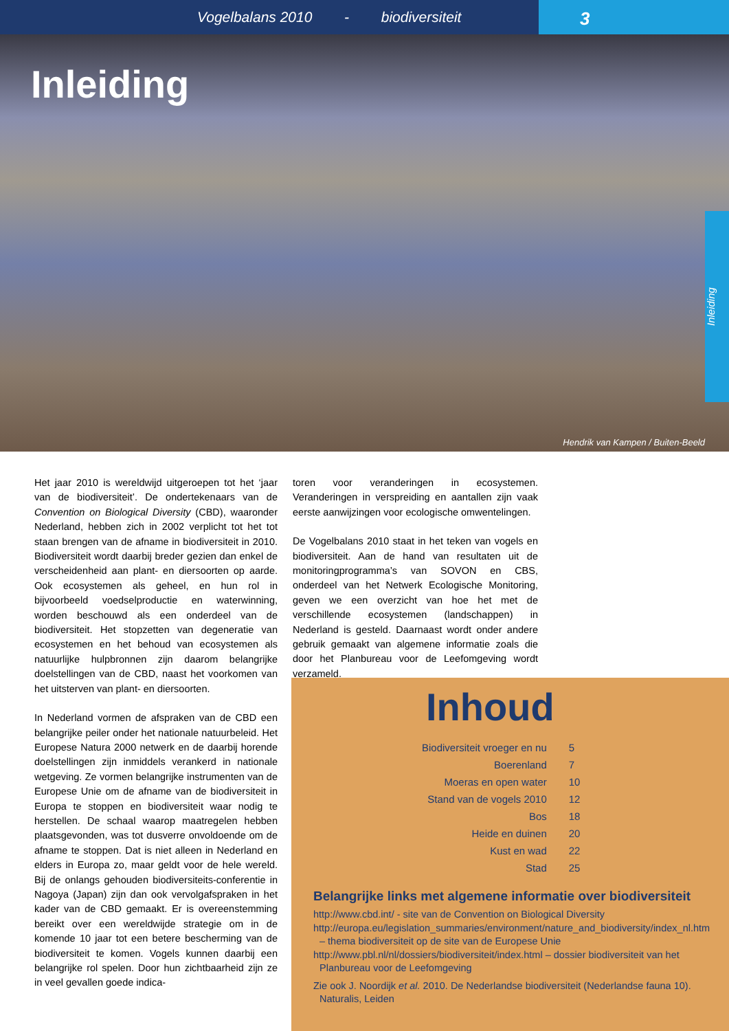Vogelbalans 2010 - biodiversiteit
3
Inleiding
Hendrik van Kampen / Buiten-Beeld
Inleiding
Het jaar 2010 is wereldwijd uitgeroepen tot het ‘jaar van de biodiversiteit’. De ondertekenaars van de Convention on Biological Diversity (CBD), waaronder Nederland, hebben zich in 2002 verplicht tot het tot staan brengen van de afname in biodiversiteit in 2010. Biodiversiteit wordt daarbij breder gezien dan enkel de verscheidenheid aan plant- en diersoorten op aarde. Ook ecosystemen als geheel, en hun rol in bijvoorbeeld voedselproductie en waterwinning, worden beschouwd als een onderdeel van de biodiversiteit. Het stopzetten van degeneratie van ecosystemen en het behoud van ecosystemen als natuurlijke hulpbronnen zijn daarom belangrijke doelstellingen van de CBD, naast het voorkomen van het uitsterven van plant- en diersoorten.
In Nederland vormen de afspraken van de CBD een belangrijke peiler onder het nationale natuurbeleid. Het Europese Natura 2000 netwerk en de daarbij horende doelstellingen zijn inmiddels verankerd in nationale wetgeving. Ze vormen belangrijke instrumenten van de Europese Unie om de afname van de biodiversiteit in Europa te stoppen en biodiversiteit waar nodig te herstellen. De schaal waarop maatregelen hebben plaatsgevonden, was tot dusverre onvoldoende om de afname te stoppen. Dat is niet alleen in Nederland en elders in Europa zo, maar geldt voor de hele wereld. Bij de onlangs gehouden biodiversiteits-conferentie in Nagoya (Japan) zijn dan ook vervolgafspraken in het kader van de CBD gemaakt. Er is overeenstemming bereikt over een wereldwijde strategie om in de komende 10 jaar tot een betere bescherming van de biodiversiteit te komen. Vogels kunnen daarbij een belangrijke rol spelen. Door hun zichtbaarheid zijn ze in veel gevallen goede indica-
toren voor veranderingen in ecosystemen. Veranderingen in verspreiding en aantallen zijn vaak eerste aanwijzingen voor ecologische omwentelingen.
De Vogelbalans 2010 staat in het teken van vogels en biodiversiteit. Aan de hand van resultaten uit de monitoringprogramma’s van SOVON en CBS, onderdeel van het Netwerk Ecologische Monitoring, geven we een overzicht van hoe het met de verschillende ecosystemen (landschappen) in Nederland is gesteld. Daarnaast wordt onder andere gebruik gemaakt van algemene informatie zoals die door het Planbureau voor de Leefomgeving wordt verzameld.
Inhoud
| Biodiversiteit vroeger en nu | 5 |
| Boerenland | 7 |
| Moeras en open water | 10 |
| Stand van de vogels 2010 | 12 |
| Bos | 18 |
| Heide en duinen | 20 |
| Kust en wad | 22 |
| Stad | 25 |
Belangrijke links met algemene informatie over biodiversiteit
http://www.cbd.int/ - site van de Convention on Biological Diversity
http://europa.eu/legislation_summaries/environment/nature_and_biodiversity/index_nl.htm – thema biodiversiteit op de site van de Europese Unie
http://www.pbl.nl/nl/dossiers/biodiversiteit/index.html – dossier biodiversiteit van het Planbureau voor de Leefomgeving
Zie ook J. Noordijk et al. 2010. De Nederlandse biodiversiteit (Nederlandse fauna 10). Naturalis, Leiden